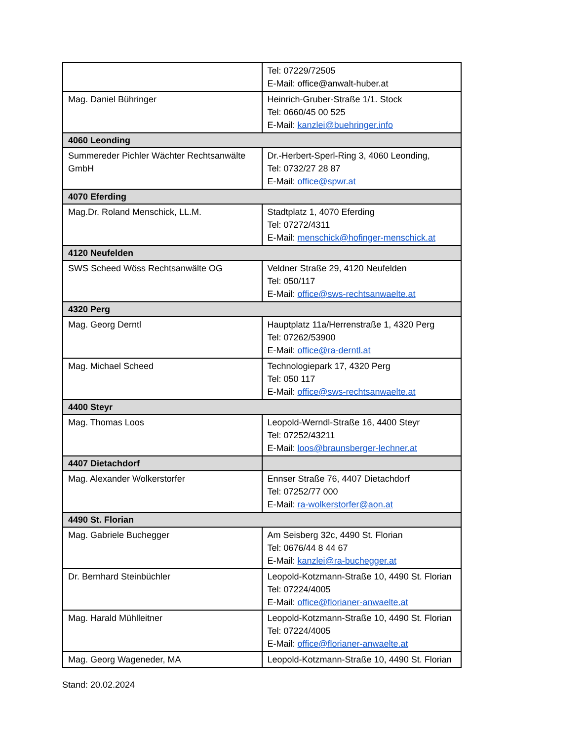| | Tel: 07229/72505 E-Mail: office@anwalt-huber.at |
| Mag. Daniel Bühringer | Heinrich-Gruber-Straße 1/1. Stock Tel: 0660/45 00 525 E-Mail: kanzlei@buehringer.info |
| 4060 Leonding | |
| Summereder Pichler Wächter Rechtsanwälte GmbH | Dr.-Herbert-Sperl-Ring 3, 4060 Leonding, Tel: 0732/27 28 87 E-Mail: office@spwr.at |
| 4070 Eferding | |
| Mag.Dr. Roland Menschick, LL.M. | Stadtplatz 1, 4070 Eferding Tel: 07272/4311 E-Mail: menschick@hofinger-menschick.at |
| 4120 Neufelden | |
| SWS Scheed Wöss Rechtsanwälte OG | Veldner Straße 29, 4120 Neufelden Tel: 050/117 E-Mail: office@sws-rechtsanwaelte.at |
| 4320 Perg | |
| Mag. Georg Derntl | Hauptplatz 11a/Herrenstraße 1, 4320 Perg Tel: 07262/53900 E-Mail: office@ra-derntl.at |
| Mag. Michael Scheed | Technologiepark 17, 4320 Perg Tel: 050 117 E-Mail: office@sws-rechtsanwaelte.at |
| 4400 Steyr | |
| Mag. Thomas Loos | Leopold-Werndl-Straße 16, 4400 Steyr Tel: 07252/43211 E-Mail: loos@braunsberger-lechner.at |
| 4407 Dietachdorf | |
| Mag. Alexander Wolkerstorfer | Ennser Straße 76, 4407 Dietachdorf Tel: 07252/77 000 E-Mail: ra-wolkerstorfer@aon.at |
| 4490 St. Florian | |
| Mag. Gabriele Buchegger | Am Seisberg 32c, 4490 St. Florian Tel: 0676/44 8 44 67 E-Mail: kanzlei@ra-buchegger.at |
| Dr. Bernhard Steinbüchler | Leopold-Kotzmann-Straße 10, 4490 St. Florian Tel: 07224/4005 E-Mail: office@florianer-anwaelte.at |
| Mag. Harald Mühlleitner | Leopold-Kotzmann-Straße 10, 4490 St. Florian Tel: 07224/4005 E-Mail: office@florianer-anwaelte.at |
| Mag. Georg Wageneder, MA | Leopold-Kotzmann-Straße 10, 4490 St. Florian |
Stand: 20.02.2024